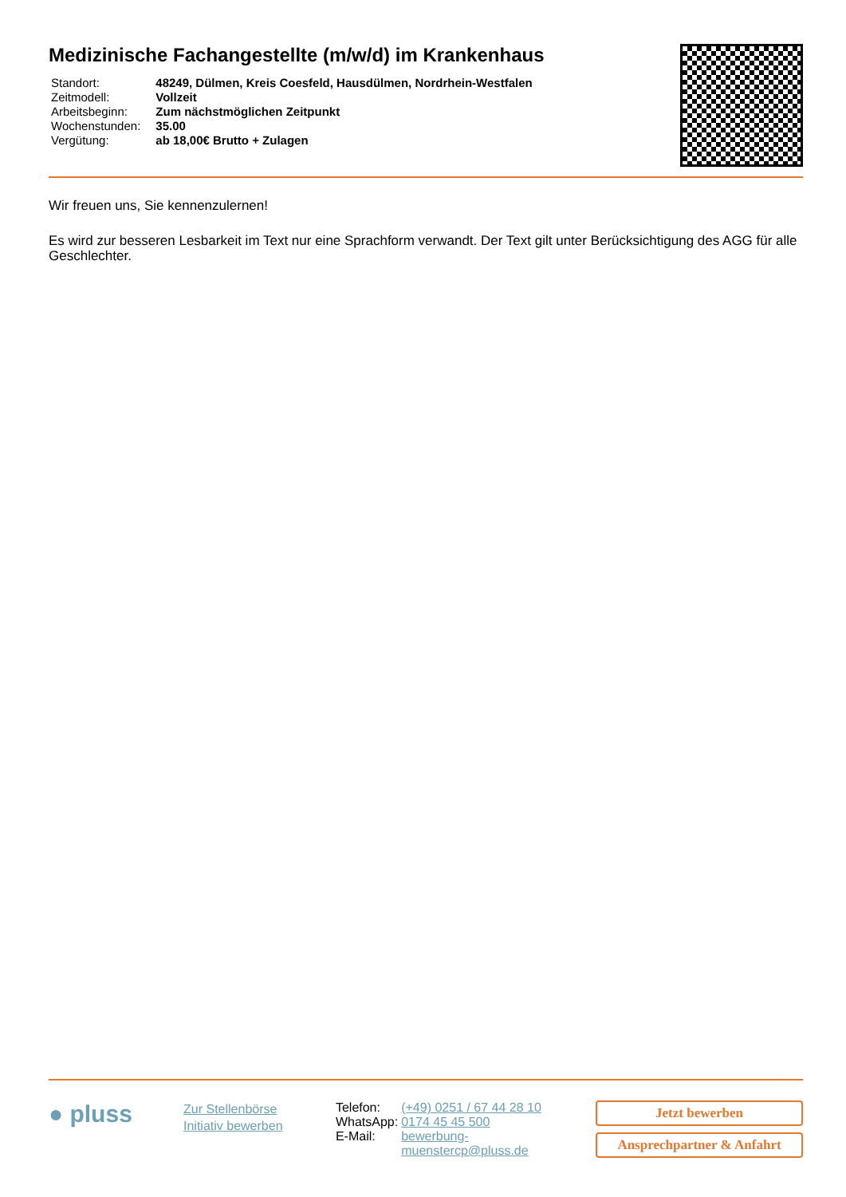Medizinische Fachangestellte (m/w/d) im Krankenhaus
| Standort: | 48249, Dülmen, Kreis Coesfeld, Hausdülmen, Nordrhein-Westfalen |
| Zeitmodell: | Vollzeit |
| Arbeitsbeginn: | Zum nächstmöglichen Zeitpunkt |
| Wochenstunden: | 35.00 |
| Vergütung: | ab 18,00€ Brutto + Zulagen |
Wir freuen uns, Sie kennenzulernen!
Es wird zur besseren Lesbarkeit im Text nur eine Sprachform verwandt. Der Text gilt unter Berücksichtigung des AGG für alle Geschlechter.
● pluss
Zur Stellenbörse
Initiativ bewerben
| Telefon: | (+49) 0251 / 67 44 28 10 |
| WhatsApp: | 0174 45 45 500 |
| E-Mail: | bewerbung- muenstercp@pluss.de |
Jetzt bewerben
Ansprechpartner & Anfahrt